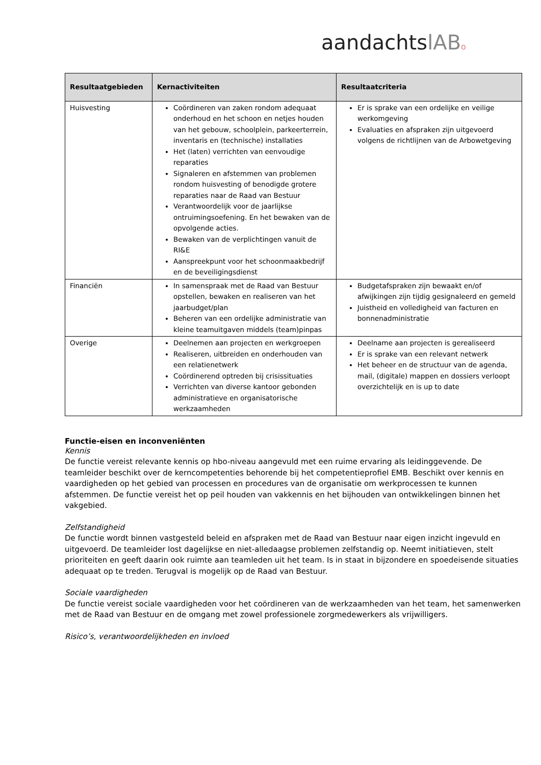aandachtslAB o
| Resultaatgebieden | Kernactiviteiten | Resultaatcriteria |
| --- | --- | --- |
| Huisvesting | Coördineren van zaken rondom adequaat onderhoud en het schoon en netjes houden van het gebouw, schoolplein, parkeerterrein, inventaris en (technische) installaties Het (laten) verrichten van eenvoudige reparaties Signaleren en afstemmen van problemen rondom huisvesting of benodigde grotere reparaties naar de Raad van Bestuur Verantwoordelijk voor de jaarlijkse ontruimingsoefening. En het bewaken van de opvolgende acties. Bewaken van de verplichtingen vanuit de RI&E Aanspreekpunt voor het schoonmaakbedrijf en de beveiligingsdienst | Er is sprake van een ordelijke en veilige werkomgeving Evaluaties en afspraken zijn uitgevoerd volgens de richtlijnen van de Arbowetgeving |
| Financiën | In samenspraak met de Raad van Bestuur opstellen, bewaken en realiseren van het jaarbudget/plan Beheren van een ordelijke administratie van kleine teamuitgaven middels (team)pinpas | Budgetafspraken zijn bewaakt en/of afwijkingen zijn tijdig gesignaleerd en gemeld Juistheid en volledigheid van facturen en bonnenadministratie |
| Overige | Deelnemen aan projecten en werkgroepen Realiseren, uitbreiden en onderhouden van een relatienetwerk Coördinerend optreden bij crisissituaties Verrichten van diverse kantoor gebonden administratieve en organisatorische werkzaamheden | Deelname aan projecten is gerealiseerd Er is sprake van een relevant netwerk Het beheer en de structuur van de agenda, mail, (digitale) mappen en dossiers verloopt overzichtelijk en is up to date |
Functie-eisen en inconveniënten
Kennis
De functie vereist relevante kennis op hbo-niveau aangevuld met een ruime ervaring als leidinggevende. De teamleider beschikt over de kerncompetenties behorende bij het competentieprofiel EMB. Beschikt over kennis en vaardigheden op het gebied van processen en procedures van de organisatie om werkprocessen te kunnen afstemmen. De functie vereist het op peil houden van vakkennis en het bijhouden van ontwikkelingen binnen het vakgebied.
Zelfstandigheid
De functie wordt binnen vastgesteld beleid en afspraken met de Raad van Bestuur naar eigen inzicht ingevuld en uitgevoerd. De teamleider lost dagelijkse en niet-alledaagse problemen zelfstandig op. Neemt initiatieven, stelt prioriteiten en geeft daarin ook ruimte aan teamleden uit het team. Is in staat in bijzondere en spoedeisende situaties adequaat op te treden. Terugval is mogelijk op de Raad van Bestuur.
Sociale vaardigheden
De functie vereist sociale vaardigheden voor het coördineren van de werkzaamheden van het team, het samenwerken met de Raad van Bestuur en de omgang met zowel professionele zorgmedewerkers als vrijwilligers.
Risico’s, verantwoordelijkheden en invloed